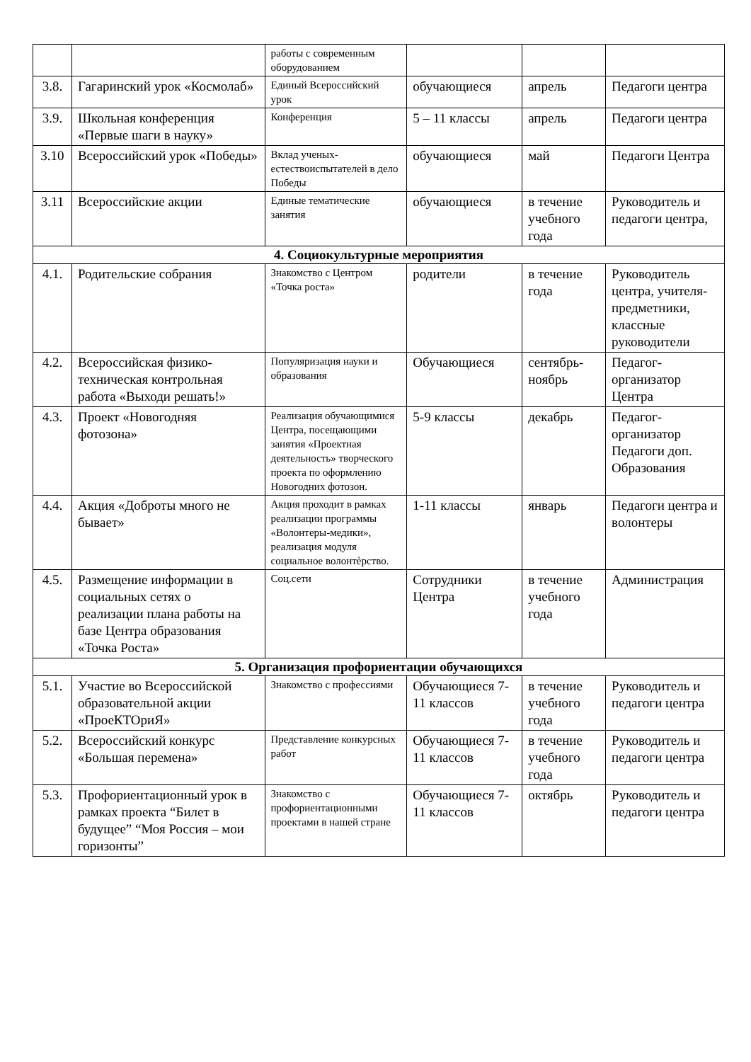| | | работы с современным оборудованием | | | |
| 3.8. | Гагаринский урок «Космолаб» | Единый Всероссийский урок | обучающиеся | апрель | Педагоги центра |
| 3.9. | Школьная конференция «Первые шаги в науку» | Конференция | 5 – 11 классы | апрель | Педагоги центра |
| 3.10 | Всероссийский урок «Победы» | Вклад ученых-естествоиспытателей в дело Победы | обучающиеся | май | Педагоги Центра |
| 3.11 | Всероссийские акции | Единые тематические занятия | обучающиеся | в течение учебного года | Руководитель и педагоги центра, |
| 4. Социокультурные мероприятия | | | | | |
| 4.1. | Родительские собрания | Знакомство с Центром «Точка роста» | родители | в течение года | Руководитель центра, учителя-предметники, классные руководители |
| 4.2. | Всероссийская физико-техническая контрольная работа «Выходи решать!» | Популяризация науки и образования | Обучающиеся | сентябрь-ноябрь | Педагог-организатор Центра |
| 4.3. | Проект «Новогодняя фотозона» | Реализация обучающимися Центра, посещающими занятия «Проектная деятельность» творческого проекта по оформлению Новогодних фотозон. | 5-9 классы | декабрь | Педагог-организатор Педагоги доп. Образования |
| 4.4. | Акция «Доброты много не бывает» | Акция проходит в рамках реализации программы «Волонтеры-медики», реализация модуля социальное волонтѐрство. | 1-11 классы | январь | Педагоги центра и волонтеры |
| 4.5. | Размещение информации в социальных сетях о реализации плана работы на базе Центра образования «Точка Роста» | Соц.сети | Сотрудники Центра | в течение учебного года | Администрация |
| 5. Организация профориентации обучающихся | | | | | |
| 5.1. | Участие во Всероссийской образовательной акции «ПроеКТОриЯ» | Знакомство с профессиями | Обучающиеся 7-11 классов | в течение учебного года | Руководитель и педагоги центра |
| 5.2. | Всероссийский конкурс «Большая перемена» | Представление конкурсных работ | Обучающиеся 7-11 классов | в течение учебного года | Руководитель и педагоги центра |
| 5.3. | Профориентационный урок в рамках проекта “Билет в будущее” “Моя Россия – мои горизонты” | Знакомство с профориентационными проектами в нашей стране | Обучающиеся 7-11 классов | октябрь | Руководитель и педагоги центра |